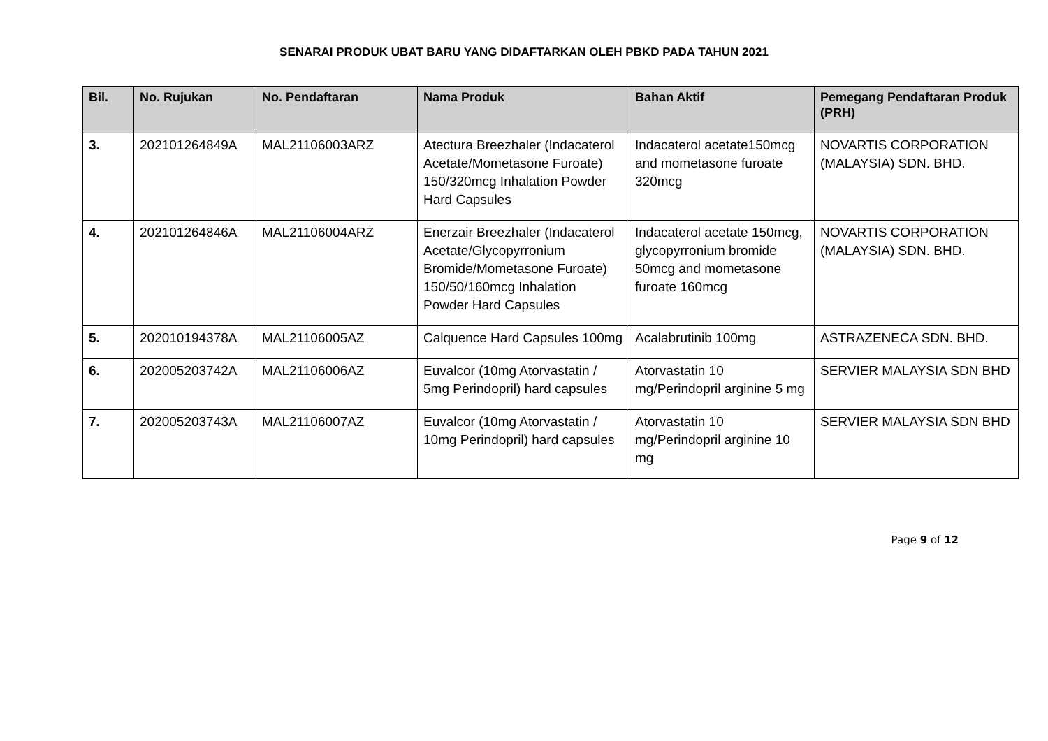SENARAI PRODUK UBAT BARU YANG DIDAFTARKAN OLEH PBKD PADA TAHUN 2021
| Bil. | No. Rujukan | No. Pendaftaran | Nama Produk | Bahan Aktif | Pemegang Pendaftaran Produk (PRH) |
| --- | --- | --- | --- | --- | --- |
| 3. | 202101264849A | MAL21106003ARZ | Atectura Breezhaler (Indacaterol Acetate/Mometasone Furoate) 150/320mcg Inhalation Powder Hard Capsules | Indacaterol acetate150mcg and mometasone furoate 320mcg | NOVARTIS CORPORATION (MALAYSIA) SDN. BHD. |
| 4. | 202101264846A | MAL21106004ARZ | Enerzair Breezhaler (Indacaterol Acetate/Glycopyrronium Bromide/Mometasone Furoate) 150/50/160mcg Inhalation Powder Hard Capsules | Indacaterol acetate 150mcg, glycopyrronium bromide 50mcg and mometasone furoate 160mcg | NOVARTIS CORPORATION (MALAYSIA) SDN. BHD. |
| 5. | 202010194378A | MAL21106005AZ | Calquence Hard Capsules 100mg | Acalabrutinib 100mg | ASTRAZENECA SDN. BHD. |
| 6. | 202005203742A | MAL21106006AZ | Euvalcor (10mg Atorvastatin / 5mg Perindopril) hard capsules | Atorvastatin 10 mg/Perindopril arginine 5 mg | SERVIER MALAYSIA SDN BHD |
| 7. | 202005203743A | MAL21106007AZ | Euvalcor (10mg Atorvastatin / 10mg Perindopril) hard capsules | Atorvastatin 10 mg/Perindopril arginine 10 mg | SERVIER MALAYSIA SDN BHD |
Page 9 of 12